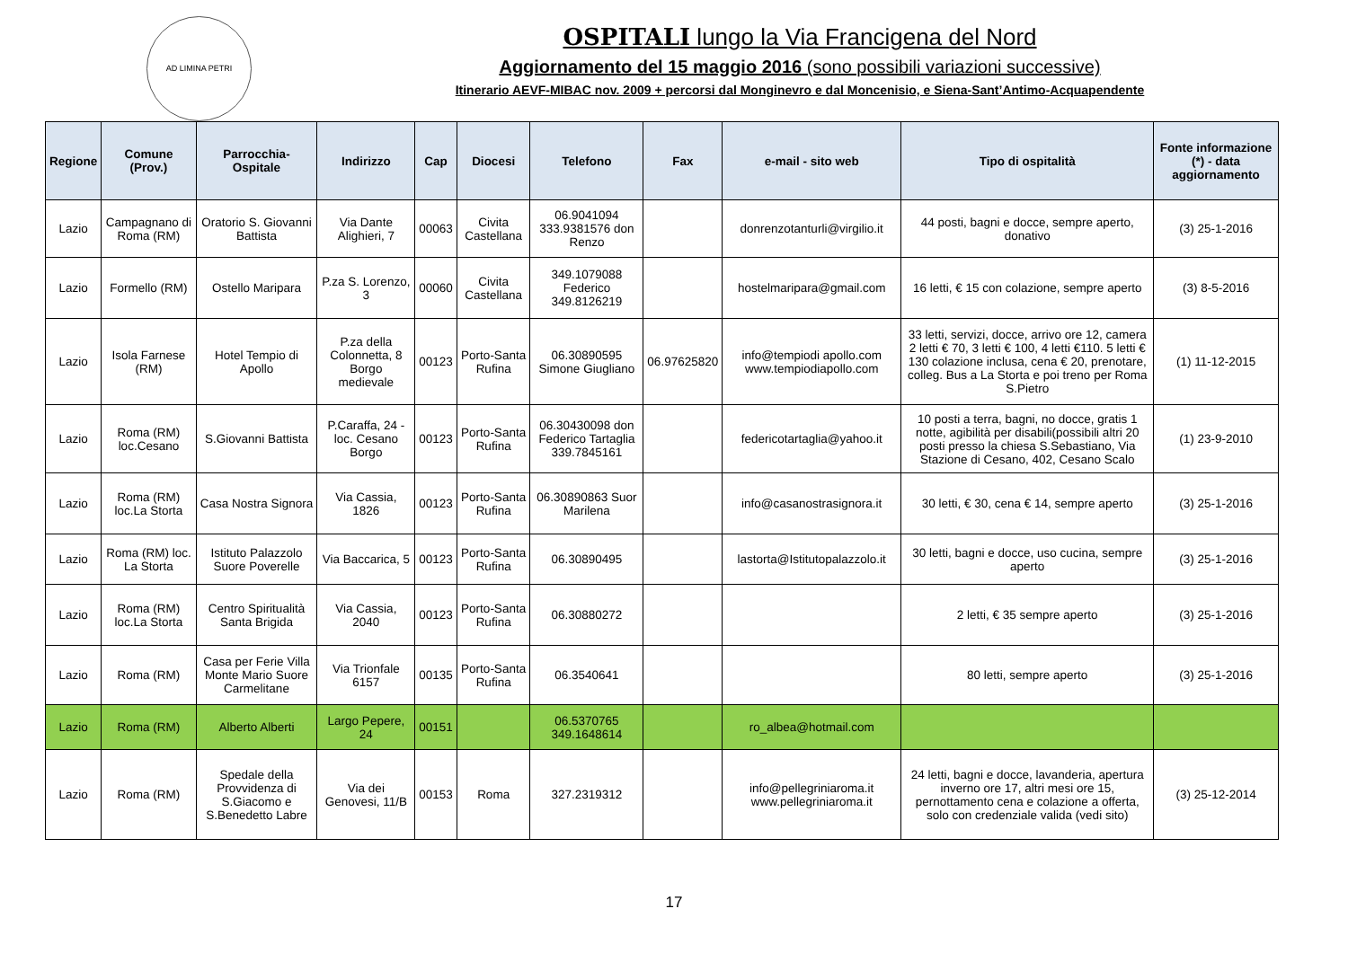AD LIMINA PETRI
OSPITALI lungo la Via Francigena del Nord
Aggiornamento del 15 maggio 2016 (sono possibili variazioni successive)
Itinerario AEVF-MIBAC nov. 2009 + percorsi dal Monginevro e dal Moncenisio, e Siena-Sant’Antimo-Acquapendente
| Regione | Comune (Prov.) | Parrocchia-Ospitale | Indirizzo | Cap | Diocesi | Telefono | Fax | e-mail - sito web | Tipo di ospitalità | Fonte informazione (*) - data aggiornamento |
| --- | --- | --- | --- | --- | --- | --- | --- | --- | --- | --- |
| Lazio | Campagnano di Roma (RM) | Oratorio S. Giovanni Battista | Via Dante Alighieri, 7 | 00063 | Civita Castellana | 06.9041094 333.9381576 don Renzo | | donrenzotanturli@virgilio.it | 44 posti, bagni e docce, sempre aperto, donativo | (3) 25-1-2016 |
| Lazio | Formello (RM) | Ostello Maripara | P.za S. Lorenzo, 3 | 00060 | Civita Castellana | 349.1079088 Federico 349.8126219 | | hostelmaripara@gmail.com | 16 letti, € 15 con colazione, sempre aperto | (3) 8-5-2016 |
| Lazio | Isola Farnese (RM) | Hotel Tempio di Apollo | P.za della Colonnetta, 8 Borgo medievale | 00123 | Porto-Santa Rufina | 06.30890595 Simone Giugliano | 06.97625820 | info@tempiodi apollo.com www.tempiodiapollo.com | 33 letti, servizi, docce, arrivo ore 12, camera 2 letti € 70, 3 letti € 100, 4 letti €110. 5 letti € 130 colazione inclusa, cena € 20, prenotare, colleg. Bus a La Storta e poi treno per Roma S.Pietro | (1) 11-12-2015 |
| Lazio | Roma (RM) loc.Cesano | S.Giovanni Battista | P.Caraffa, 24 - loc. Cesano Borgo | 00123 | Porto-Santa Rufina | 06.30430098 don Federico Tartaglia 339.7845161 | | federicotartaglia@yahoo.it | 10 posti a terra, bagni, no docce, gratis 1 notte, agibilità per disabili(possibili altri 20 posti presso la chiesa S.Sebastiano, Via Stazione di Cesano, 402, Cesano Scalo | (1) 23-9-2010 |
| Lazio | Roma (RM) loc.La Storta | Casa Nostra Signora | Via Cassia, 1826 | 00123 | Porto-Santa Rufina | 06.30890863 Suor Marilena | | info@casanostrasignora.it | 30 letti, € 30, cena € 14, sempre aperto | (3) 25-1-2016 |
| Lazio | Roma (RM) loc. La Storta | Istituto Palazzolo Suore Poverelle | Via Baccarica, 5 | 00123 | Porto-Santa Rufina | 06.30890495 | | lastorta@Istitutopalazzolo.it | 30 letti, bagni e docce, uso cucina, sempre aperto | (3) 25-1-2016 |
| Lazio | Roma (RM) loc.La Storta | Centro Spiritualità Santa Brigida | Via Cassia, 2040 | 00123 | Porto-Santa Rufina | 06.30880272 | | | 2 letti, € 35 sempre aperto | (3) 25-1-2016 |
| Lazio | Roma (RM) | Casa per Ferie Villa Monte Mario Suore Carmelitane | Via Trionfale 6157 | 00135 | Porto-Santa Rufina | 06.3540641 | | | 80 letti, sempre aperto | (3) 25-1-2016 |
| Lazio | Roma (RM) | Alberto Alberti | Largo Pepere, 24 | 00151 | | 06.5370765 349.1648614 | | ro_albea@hotmail.com | | |
| Lazio | Roma (RM) | Spedale della Provvidenza di S.Giacomo e S.Benedetto Labre | Via dei Genovesi, 11/B | 00153 | Roma | 327.2319312 | | info@pellegriniaroma.it www.pellegriniaroma.it | 24 letti, bagni e docce, lavanderia, apertura inverno ore 17, altri mesi ore 15, pernottamento cena e colazione a offerta, solo con credenziale valida (vedi sito) | (3) 25-12-2014 |
17